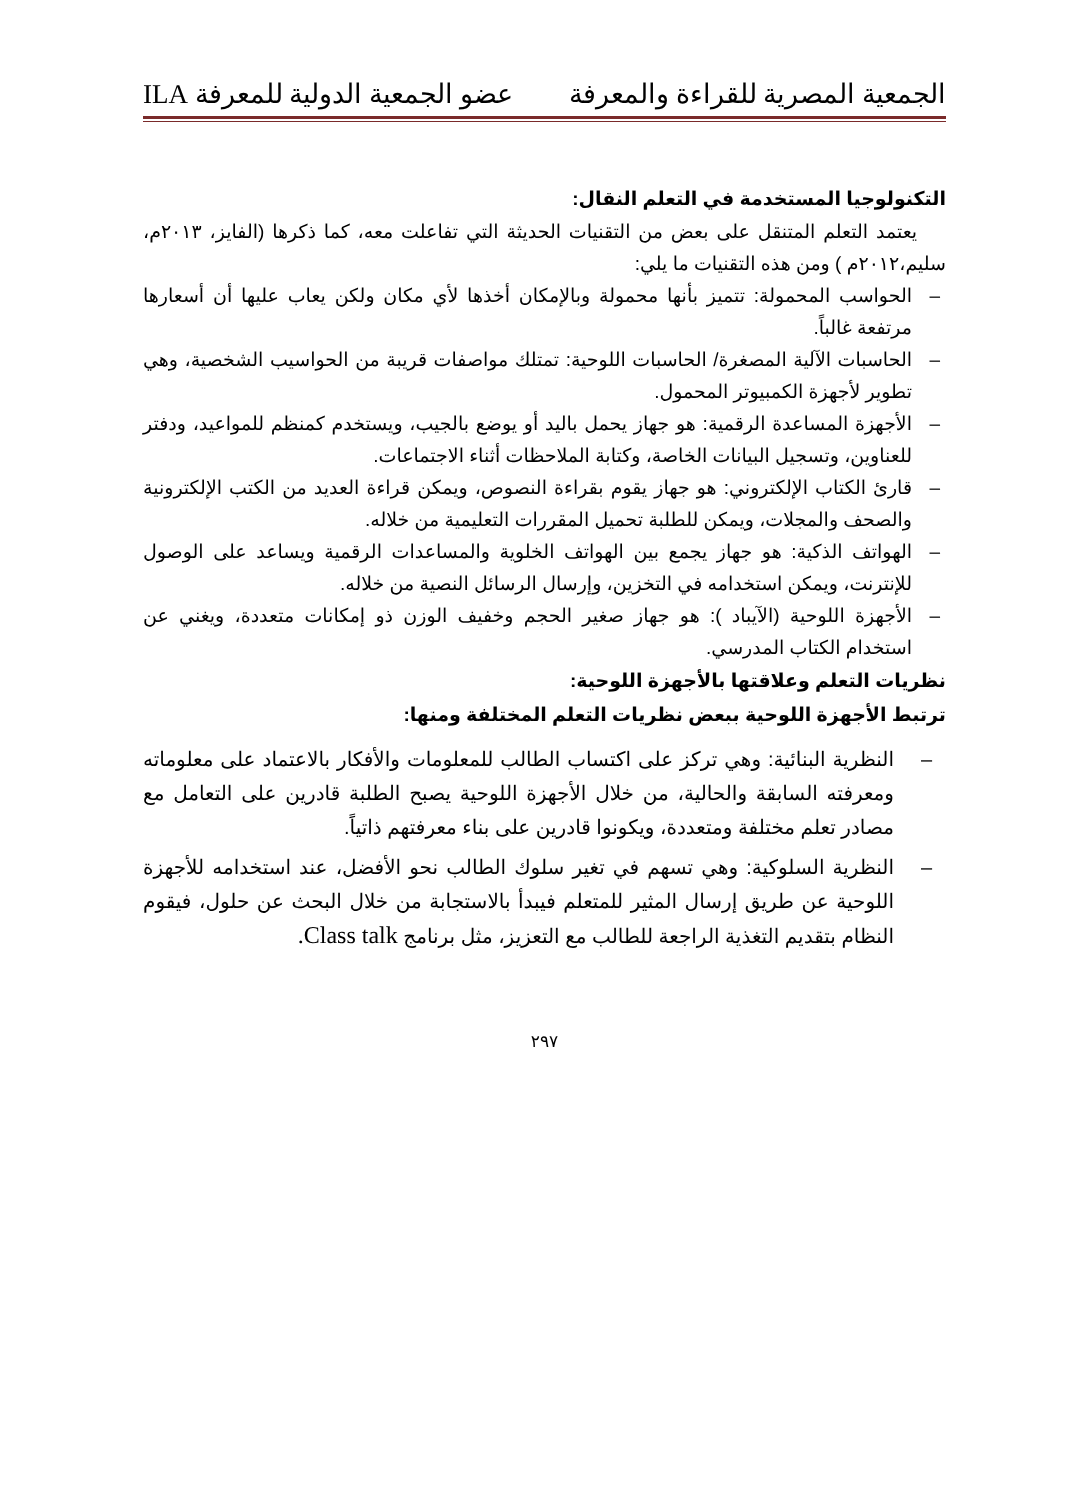الجمعية المصرية للقراءة والمعرفة عضو الجمعية الدولية للمعرفة ILA
التكنولوجيا المستخدمة في التعلم النقال:
يعتمد التعلم المتنقل على بعض من التقنيات الحديثة التي تفاعلت معه، كما ذكرها (الفايز، ٢٠١٣م، سليم،٢٠١٢م ) ومن هذه التقنيات ما يلي:
– الحواسب المحمولة: تتميز بأنها محمولة وبالإمكان أخذها لأي مكان ولكن يعاب عليها أن أسعارها مرتفعة غالباً.
– الحاسبات الآلية المصغرة/ الحاسبات اللوحية: تمتلك مواصفات قريبة من الحواسيب الشخصية، وهي تطوير لأجهزة الكمبيوتر المحمول.
– الأجهزة المساعدة الرقمية: هو جهاز يحمل باليد أو يوضع بالجيب، ويستخدم كمنظم للمواعيد، ودفتر للعناوين، وتسجيل البيانات الخاصة، وكتابة الملاحظات أثناء الاجتماعات.
– قارئ الكتاب الإلكتروني: هو جهاز يقوم بقراءة النصوص، ويمكن قراءة العديد من الكتب الإلكترونية والصحف والمجلات، ويمكن للطلبة تحميل المقررات التعليمية من خلاله.
– الهواتف الذكية: هو جهاز يجمع بين الهواتف الخلوية والمساعدات الرقمية ويساعد على الوصول للإنترنت، ويمكن استخدامه في التخزين، وإرسال الرسائل النصية من خلاله.
– الأجهزة اللوحية (الآيباد ): هو جهاز صغير الحجم وخفيف الوزن ذو إمكانات متعددة، ويغني عن استخدام الكتاب المدرسي.
نظريات التعلم وعلاقتها بالأجهزة اللوحية:
ترتبط الأجهزة اللوحية ببعض نظريات التعلم المختلفة ومنها:
– النظرية البنائية: وهي تركز على اكتساب الطالب للمعلومات والأفكار بالاعتماد على معلوماته ومعرفته السابقة والحالية، من خلال الأجهزة اللوحية يصبح الطلبة قادرين على التعامل مع مصادر تعلم مختلفة ومتعددة، ويكونوا قادرين على بناء معرفتهم ذاتياً.
– النظرية السلوكية: وهي تسهم في تغير سلوك الطالب نحو الأفضل، عند استخدامه للأجهزة اللوحية عن طريق إرسال المثير للمتعلم فيبدأ بالاستجابة من خلال البحث عن حلول، فيقوم النظام بتقديم التغذية الراجعة للطالب مع التعزيز، مثل برنامج Class talk.
٢٩٧